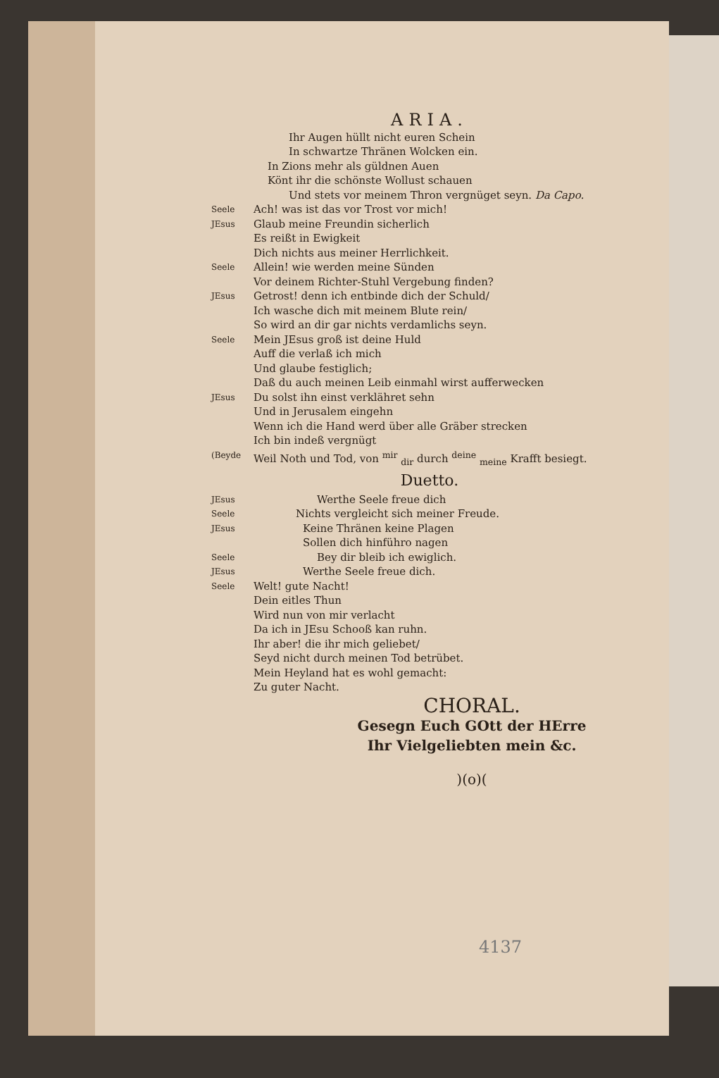ARIA.
Ihr Augen hüllt nicht euren Schein
In schwartze Thränen Wolcken ein.
In Zions mehr als güldnen Auen
Könt ihr die schönste Wollust schauen
Und stets vor meinem Thron vergnüget seyn. Da Capo.
Seele Ach! was ist das vor Trost vor mich!
JEsus Glaub meine Freundin sicherlich
Es reißt in Ewigkeit
Dich nichts aus meiner Herrlichkeit.
Seele Allein! wie werden meine Sünden
Vor deinem Richter-Stuhl Vergebung finden?
JEsus Getrost! denn ich entbinde dich der Schuld/
Ich wasche dich mit meinem Blute rein/
So wird an dir gar nichts verdamlichs seyn.
Seele Mein JEsus groß ist deine Huld
Auff die verlaß ich mich
Und glaube festiglich;
Daß du auch meinen Leib einmahl wirst aufferwecken
JEsus Du solst ihn einst verklähret sehn
Und in Jerusalem eingehn
Wenn ich die Hand werd über alle Gräber strecken
Ich bin indeß vergnügt
(Beyde Weil Noth und Tod, von <sup>mir</sup> <sub>dir</sub> durch <sup>deine</sup> <sub>meine</sub> Krafft besiegt.
Duetto.
JEsus Werthe Seele freue dich
Seele Nichts vergleicht sich meiner Freude.
JEsus Keine Thränen keine Plagen
Sollen dich hinführo nagen
Seele Bey dir bleib ich ewiglich.
JEsus Werthe Seele freue dich.
Seele Welt! gute Nacht!
Dein eitles Thun
Wird nun von mir verlacht
Da ich in JEsu Schooß kan ruhn.
Ihr aber! die ihr mich geliebet/
Seyd nicht durch meinen Tod betrübet.
Mein Heyland hat es wohl gemacht:
Zu guter Nacht.
CHORAL.
Gesegn Euch GOtt der HErre
Ihr Vielgeliebten mein &c.
)(o)(
4137